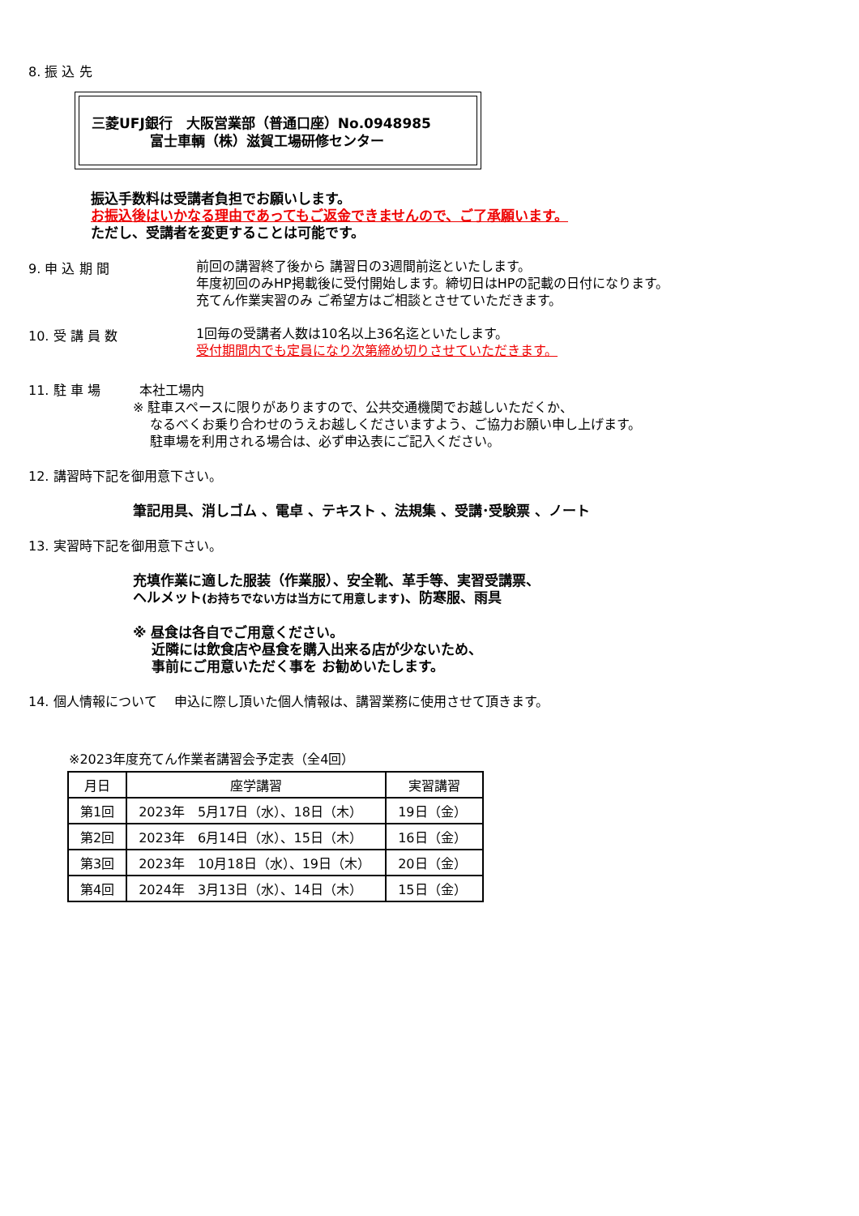8. 振 込 先
三菱UFJ銀行　大阪営業部（普通口座）No.0948985
富士車輌（株）滋賀工場研修センター
振込手数料は受講者負担でお願いします。
お振込後はいかなる理由であってもご返金できませんので、ご了承願います。
ただし、受講者を変更することは可能です。
9. 申 込 期 間
前回の講習終了後から 講習日の3週間前迄といたします。
年度初回のみHP掲載後に受付開始します。締切日はHPの記載の日付になります。
充てん作業実習のみ ご希望方はご相談とさせていただきます。
10. 受 講 員 数
1回毎の受講者人数は10名以上36名迄といたします。
受付期間内でも定員になり次第締め切りさせていただきます。
11. 駐 車 場　　　本社工場内
※ 駐車スペースに限りがありますので、公共交通機関でお越しいただくか、
　 なるべくお乗り合わせのうえお越しくださいますよう、ご協力お願い申し上げます。
　 駐車場を利用される場合は、必ず申込表にご記入ください。
12. 講習時下記を御用意下さい。
筆記用具、消しゴム 、電卓 、テキスト 、法規集 、受講･受験票 、ノート
13. 実習時下記を御用意下さい。
充填作業に適した服装（作業服）、安全靴、革手等、実習受講票、
ヘルメット(お持ちでない方は当方にて用意します)、防寒服、雨具
※ 昼食は各自でご用意ください。
　 近隣には飲食店や昼食を購入出来る店が少ないため、
　 事前にご用意いただく事を お勧めいたします。
14. 個人情報について　 申込に際し頂いた個人情報は、講習業務に使用させて頂きます。
※2023年度充てん作業者講習会予定表（全4回）
| 月日 | 座学講習 | 実習講習 |
| --- | --- | --- |
| 第1回 | 2023年 5月17日（水）、18日（木） | 19日（金） |
| 第2回 | 2023年 6月14日（水）、15日（木） | 16日（金） |
| 第3回 | 2023年 10月18日（水）、19日（木） | 20日（金） |
| 第4回 | 2024年 3月13日（水）、14日（木） | 15日（金） |